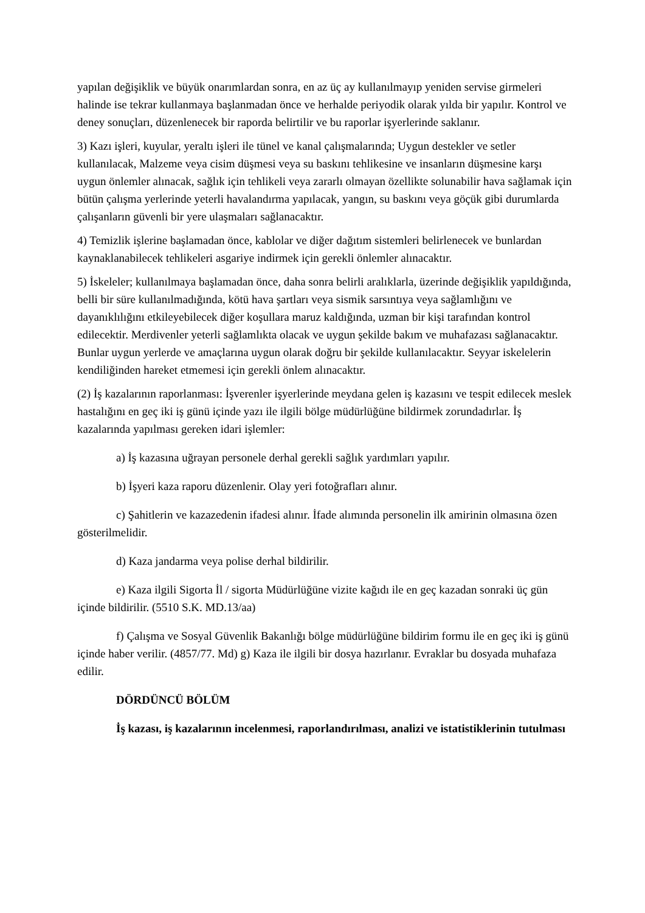yapılan değişiklik ve büyük onarımlardan sonra, en az üç ay kullanılmayıp yeniden servise girmeleri halinde ise tekrar kullanmaya başlanmadan önce ve herhalde periyodik olarak yılda bir yapılır. Kontrol ve deney sonuçları, düzenlenecek bir raporda belirtilir ve bu raporlar işyerlerinde saklanır.
3) Kazı işleri, kuyular, yeraltı işleri ile tünel ve kanal çalışmalarında; Uygun destekler ve setler kullanılacak, Malzeme veya cisim düşmesi veya su baskını tehlikesine ve insanların düşmesine karşı uygun önlemler alınacak, sağlık için tehlikeli veya zararlı olmayan özellikte solunabilir hava sağlamak için bütün çalışma yerlerinde yeterli havalandırma yapılacak, yangın, su baskını veya göçük gibi durumlarda çalışanların güvenli bir yere ulaşmaları sağlanacaktır.
4) Temizlik işlerine başlamadan önce, kablolar ve diğer dağıtım sistemleri belirlenecek ve bunlardan kaynaklanabilecek tehlikeleri asgariye indirmek için gerekli önlemler alınacaktır.
5) İskeleler; kullanılmaya başlamadan önce, daha sonra belirli aralıklarla, üzerinde değişiklik yapıldığında, belli bir süre kullanılmadığında, kötü hava şartları veya sismik sarsıntıya veya sağlamlığını ve dayanıklılığını etkileyebilecek diğer koşullara maruz kaldığında, uzman bir kişi tarafından kontrol edilecektir. Merdivenler yeterli sağlamlıkta olacak ve uygun şekilde bakım ve muhafazası sağlanacaktır. Bunlar uygun yerlerde ve amaçlarına uygun olarak doğru bir şekilde kullanılacaktır. Seyyar iskelelerin kendiliğinden hareket etmemesi için gerekli önlem alınacaktır.
(2) İş kazalarının raporlanması: İşverenler işyerlerinde meydana gelen iş kazasını ve tespit edilecek meslek hastalığını en geç iki iş günü içinde yazı ile ilgili bölge müdürlüğüne bildirmek zorundadırlar. İş kazalarında yapılması gereken idari işlemler:
a) İş kazasına uğrayan personele derhal gerekli sağlık yardımları yapılır.
b) İşyeri kaza raporu düzenlenir. Olay yeri fotoğrafları alınır.
c) Şahitlerin ve kazazedenin ifadesi alınır. İfade alımında personelin ilk amirinin olmasına özen gösterilmelidir.
d) Kaza jandarma veya polise derhal bildirilir.
e) Kaza ilgili Sigorta İl / sigorta Müdürlüğüne vizite kağıdı ile en geç kazadan sonraki üç gün içinde bildirilir. (5510 S.K. MD.13/aa)
f) Çalışma ve Sosyal Güvenlik Bakanlığı bölge müdürlüğüne bildirim formu ile en geç iki iş günü içinde haber verilir. (4857/77. Md) g) Kaza ile ilgili bir dosya hazırlanır. Evraklar bu dosyada muhafaza edilir.
DÖRDÜNCÜ BÖLÜM
İş kazası, iş kazalarının incelenmesi, raporlandırılması, analizi ve istatistiklerinin tutulması